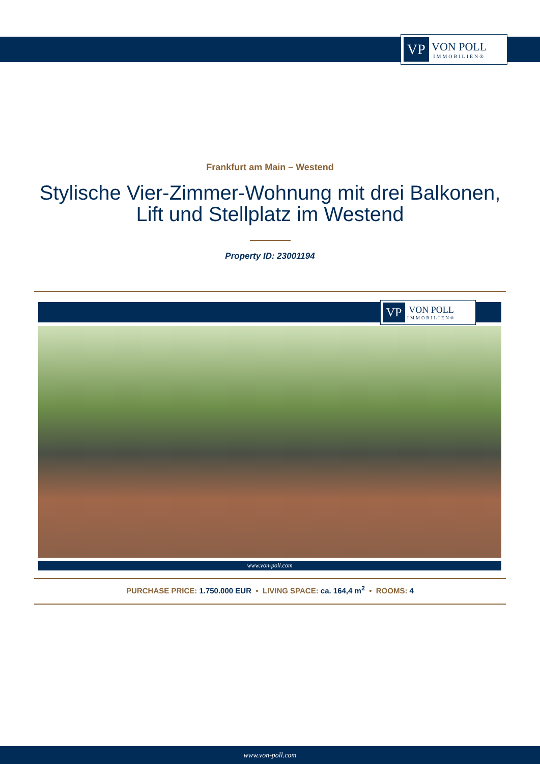VP
VON POLL
IMMOBILIEN®
Frankfurt am Main – Westend
Stylische Vier-Zimmer-Wohnung mit drei Balkonen, Lift und Stellplatz im Westend
Property ID: 23001194
VP
VON POLL
IMMOBILIEN®
www.von-poll.com
PURCHASE PRICE: 1.750.000 EUR • LIVING SPACE: ca. 164,4 m<sup>2</sup> • ROOMS: 4
www.von-poll.com